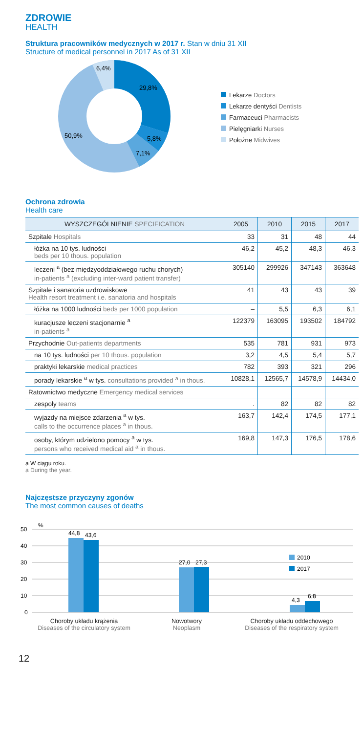ZDROWIE
HEALTH
Struktura pracowników medycznych w 2017 r. Stan w dniu 31 XII
Structure of medical personnel in 2017 As of 31 XII
29,8%
5,8%
7,1%
50,9%
6,4%
Lekarze Doctors
Lekarze dentyści Dentists
Farmaceuci Pharmacists
Pielęgniarki Nurses
Położne Midwives
Ochrona zdrowia
Health care
| WYSZCZEGÓLNIENIE SPECIFICATION | 2005 | 2010 | 2015 | 2017 |
| --- | --- | --- | --- | --- |
| Szpitale Hospitals | 33 | 31 | 48 | 44 |
| łóżka na 10 tys. ludności beds per 10 thous. population | 46,2 | 45,2 | 48,3 | 46,3 |
| leczeni <sup>a</sup> (bez międzyoddziałowego ruchu chorych) in-patients <sup>a</sup> (excluding inter-ward patient transfer) | 305140 | 299926 | 347143 | 363648 |
| Szpitale i sanatoria uzdrowiskowe Health resort treatment i.e. sanatoria and hospitals | 41 | 43 | 43 | 39 |
| łóżka na 1000 ludności beds per 1000 population | – | 5,5 | 6,3 | 6,1 |
| kuracjusze leczeni stacjonarnie <sup>a</sup> in-patients <sup>a</sup> | 122379 | 163095 | 193502 | 184792 |
| Przychodnie Out-patients departments | 535 | 781 | 931 | 973 |
| na 10 tys. ludności per 10 thous. population | 3,2 | 4,5 | 5,4 | 5,7 |
| praktyki lekarskie medical practices | 782 | 393 | 321 | 296 |
| porady lekarskie <sup>a</sup> w tys. consultations provided <sup>a</sup> in thous. | 10828,1 | 12565,7 | 14578,9 | 14434,0 |
| Ratownictwo medyczne Emergency medical services | | | | |
| zespoły teams | . | 82 | 82 | 82 |
| wyjazdy na miejsce zdarzenia <sup>a</sup> w tys. calls to the occurrence places <sup>a</sup> in thous. | 163,7 | 142,4 | 174,5 | 177,1 |
| osoby, którym udzielono pomocy <sup>a</sup> w tys. persons who received medical aid <sup>a</sup> in thous. | 169,8 | 147,3 | 176,5 | 178,6 |
a W ciągu roku.
a During the year.
Najczęstsze przyczyny zgonów
The most common causes of deaths
50
40
30
20
10
0
%
44,8
43,6
27,0
27,3
4,3
6,8
2010
2017
Choroby układu krążenia
Diseases of the circulatory system
Nowotwory
Neoplasm
Choroby układu oddechowego
Diseases of the respiratory system
12